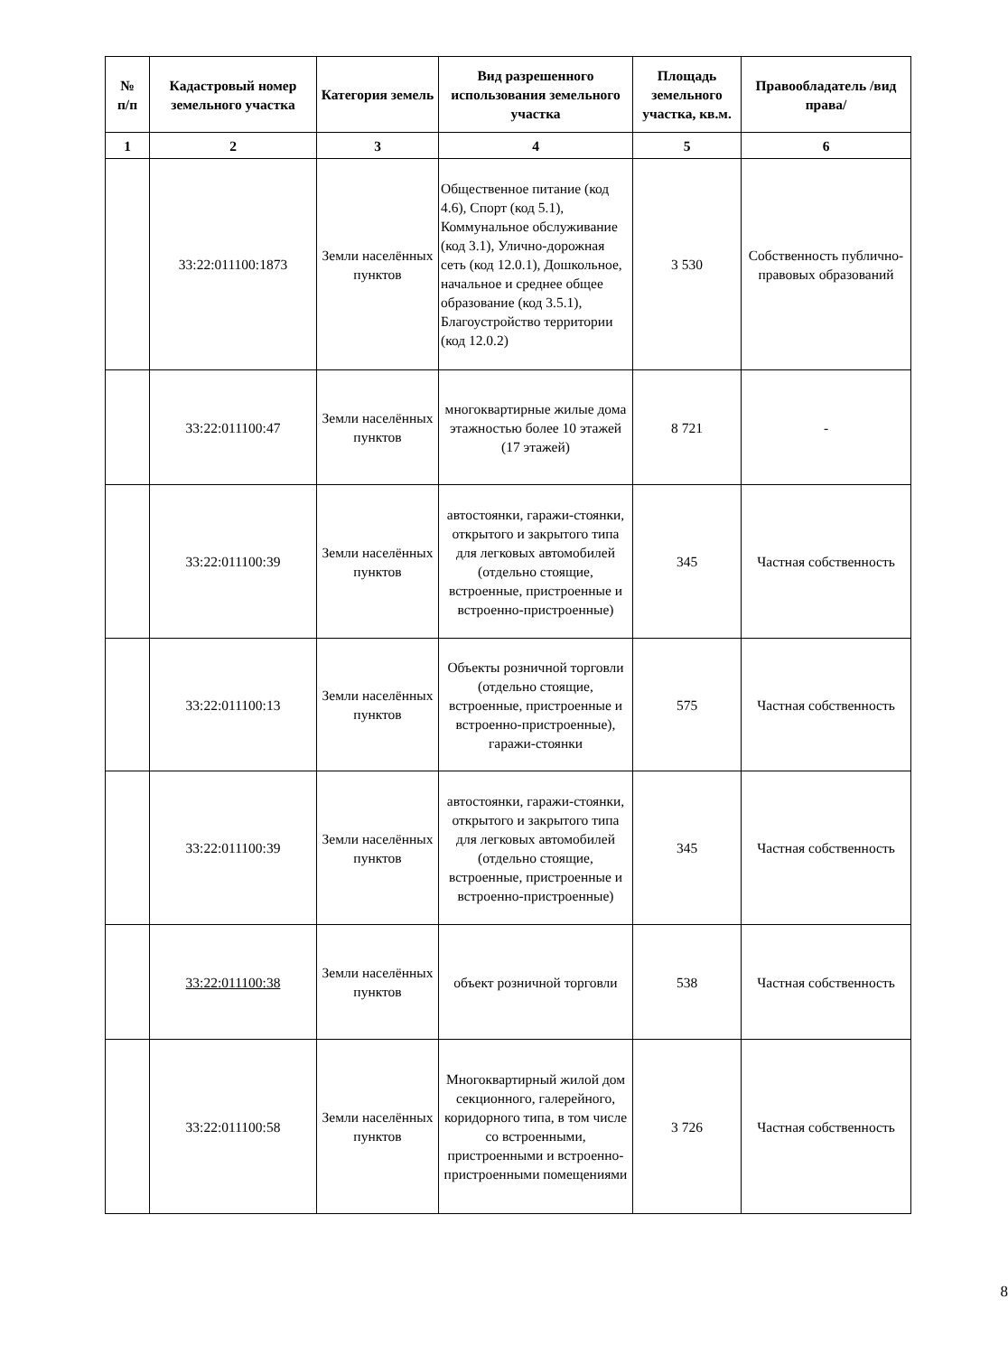| № п/п | Кадастровый номер земельного участка | Категория земель | Вид разрешенного использования земельного участка | Площадь земельного участка, кв.м. | Правообладатель /вид права/ |
| --- | --- | --- | --- | --- | --- |
| 1 | 2 | 3 | 4 | 5 | 6 |
| | 33:22:011100:1873 | Земли населённых пунктов | Общественное питание (код 4.6), Спорт (код 5.1), Коммунальное обслуживание (код 3.1), Улично-дорожная сеть (код 12.0.1), Дошкольное, начальное и среднее общее образование (код 3.5.1), Благоустройство территории (код 12.0.2) | 3 530 | Собственность публично-правовых образований |
| | 33:22:011100:47 | Земли населённых пунктов | многоквартирные жилые дома этажностью более 10 этажей (17 этажей) | 8 721 | - |
| | 33:22:011100:39 | Земли населённых пунктов | автостоянки, гаражи-стоянки, открытого и закрытого типа для легковых автомобилей (отдельно стоящие, встроенные, пристроенные и встроенно-пристроенные) | 345 | Частная собственность |
| | 33:22:011100:13 | Земли населённых пунктов | Объекты розничной торговли (отдельно стоящие, встроенные, пристроенные и встроенно-пристроенные), гаражи-стоянки | 575 | Частная собственность |
| | 33:22:011100:39 | Земли населённых пунктов | автостоянки, гаражи-стоянки, открытого и закрытого типа для легковых автомобилей (отдельно стоящие, встроенные, пристроенные и встроенно-пристроенные) | 345 | Частная собственность |
| | 33:22:011100:38 | Земли населённых пунктов | объект розничной торговли | 538 | Частная собственность |
| | 33:22:011100:58 | Земли населённых пунктов | Многоквартирный жилой дом секционного, галерейного, коридорного типа, в том числе со встроенными, пристроенными и встроенно-пристроенными помещениями | 3 726 | Частная собственность |
8